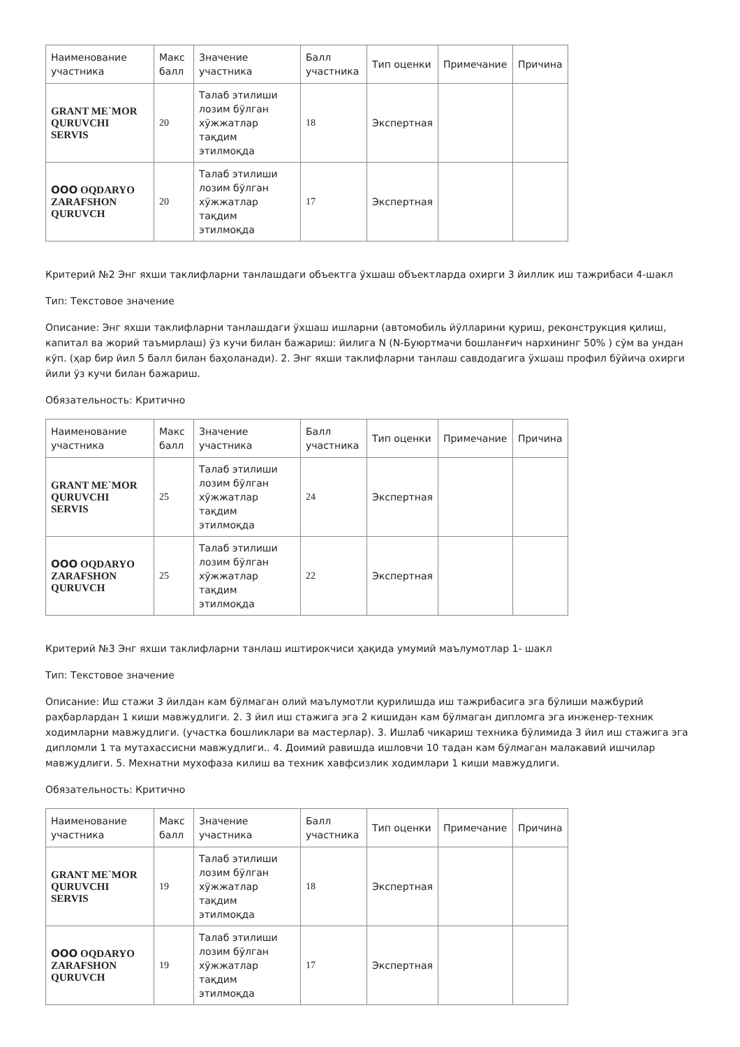| Наименование участника | Макс балл | Значение участника | Балл участника | Тип оценки | Примечание | Причина |
| --- | --- | --- | --- | --- | --- | --- |
| GRANT ME`MOR QURUVCHI SERVIS | 20 | Талаб этилиши лозим бўлган хўжжатлар тақдим этилмоқда | 18 | Экспертная | | |
| ООО OQDARYO ZARAFSHON QURUVCH | 20 | Талаб этилиши лозим бўлган хўжжатлар тақдим этилмоқда | 17 | Экспертная | | |
Критерий №2 Энг яхши таклифларни танлашдаги объектга ўхшаш объектларда охирги 3 йиллик иш тажрибаси 4-шакл
Тип: Текстовое значение
Описание: Энг яхши таклифларни танлашдаги ўхшаш ишларни (автомобиль йўлларини қуриш, реконструкция қилиш, капитал ва жорий таъмирлаш) ўз кучи билан бажариш: йилига N (N-Буюртмачи бошланғич нархининг 50% ) сўм ва ундан кўп. (ҳар бир йил 5 балл билан баҳоланади). 2. Энг яхши таклифларни танлаш савдодагига ўхшаш профил бўйича охирги йили ўз кучи билан бажариш.
Обязательность: Критично
| Наименование участника | Макс балл | Значение участника | Балл участника | Тип оценки | Примечание | Причина |
| --- | --- | --- | --- | --- | --- | --- |
| GRANT ME`MOR QURUVCHI SERVIS | 25 | Талаб этилиши лозим бўлган хўжжатлар тақдим этилмоқда | 24 | Экспертная | | |
| ООО OQDARYO ZARAFSHON QURUVCH | 25 | Талаб этилиши лозим бўлган хўжжатлар тақдим этилмоқда | 22 | Экспертная | | |
Критерий №3 Энг яхши таклифларни танлаш иштирокчиси ҳақида умумий маълумотлар 1- шакл
Тип: Текстовое значение
Описание: Иш стажи 3 йилдан кам бўлмаган олий маълумотли қурилишда иш тажрибасига эга бўлиши мажбурий раҳбарлардан 1 киши мавжудлиги. 2. 3 йил иш стажига эга 2 кишидан кам бўлмаган дипломга эга инженер-техник ходимларни мавжудлиги. (участка бошликлари ва мастерлар). 3. Ишлаб чикариш техника бўлимида 3 йил иш стажига эга дипломли 1 та мутахассисни мавжудлиги.. 4. Доимий равишда ишловчи 10 тадан кам бўлмаган малакавий ишчилар мавжудлиги. 5. Мехнатни мухофаза килиш ва техник хавфсизлик ходимлари 1 киши мавжудлиги.
Обязательность: Критично
| Наименование участника | Макс балл | Значение участника | Балл участника | Тип оценки | Примечание | Причина |
| --- | --- | --- | --- | --- | --- | --- |
| GRANT ME`MOR QURUVCHI SERVIS | 19 | Талаб этилиши лозим бўлган хўжжатлар тақдим этилмоқда | 18 | Экспертная | | |
| ООО OQDARYO ZARAFSHON QURUVCH | 19 | Талаб этилиши лозим бўлган хўжжатлар тақдим этилмоқда | 17 | Экспертная | | |